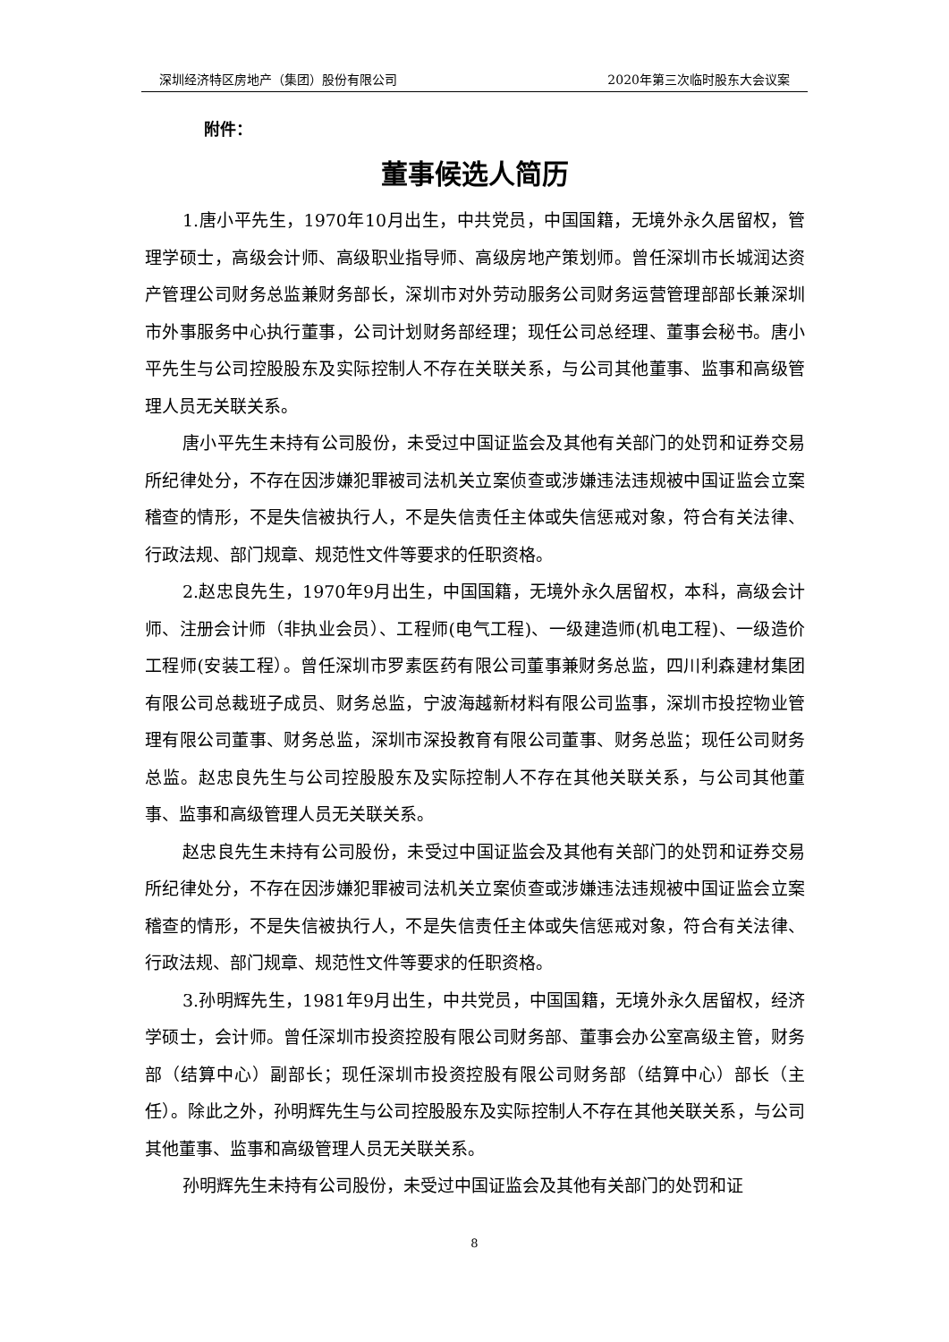深圳经济特区房地产（集团）股份有限公司 2020年第三次临时股东大会议案
附件：
董事候选人简历
1.唐小平先生，1970年10月出生，中共党员，中国国籍，无境外永久居留权，管理学硕士，高级会计师、高级职业指导师、高级房地产策划师。曾任深圳市长城润达资产管理公司财务总监兼财务部长，深圳市对外劳动服务公司财务运营管理部部长兼深圳市外事服务中心执行董事，公司计划财务部经理；现任公司总经理、董事会秘书。唐小平先生与公司控股股东及实际控制人不存在关联关系，与公司其他董事、监事和高级管理人员无关联关系。
唐小平先生未持有公司股份，未受过中国证监会及其他有关部门的处罚和证券交易所纪律处分，不存在因涉嫌犯罪被司法机关立案侦查或涉嫌违法违规被中国证监会立案稽查的情形，不是失信被执行人，不是失信责任主体或失信惩戒对象，符合有关法律、行政法规、部门规章、规范性文件等要求的任职资格。
2.赵忠良先生，1970年9月出生，中国国籍，无境外永久居留权，本科，高级会计师、注册会计师（非执业会员）、工程师(电气工程)、一级建造师(机电工程)、一级造价工程师(安装工程）。曾任深圳市罗素医药有限公司董事兼财务总监，四川利森建材集团有限公司总裁班子成员、财务总监，宁波海越新材料有限公司监事，深圳市投控物业管理有限公司董事、财务总监，深圳市深投教育有限公司董事、财务总监；现任公司财务总监。赵忠良先生与公司控股股东及实际控制人不存在其他关联关系，与公司其他董事、监事和高级管理人员无关联关系。
赵忠良先生未持有公司股份，未受过中国证监会及其他有关部门的处罚和证券交易所纪律处分，不存在因涉嫌犯罪被司法机关立案侦查或涉嫌违法违规被中国证监会立案稽查的情形，不是失信被执行人，不是失信责任主体或失信惩戒对象，符合有关法律、行政法规、部门规章、规范性文件等要求的任职资格。
3.孙明辉先生，1981年9月出生，中共党员，中国国籍，无境外永久居留权，经济学硕士，会计师。曾任深圳市投资控股有限公司财务部、董事会办公室高级主管，财务部（结算中心）副部长；现任深圳市投资控股有限公司财务部（结算中心）部长（主任）。除此之外，孙明辉先生与公司控股股东及实际控制人不存在其他关联关系，与公司其他董事、监事和高级管理人员无关联关系。
孙明辉先生未持有公司股份，未受过中国证监会及其他有关部门的处罚和证
8